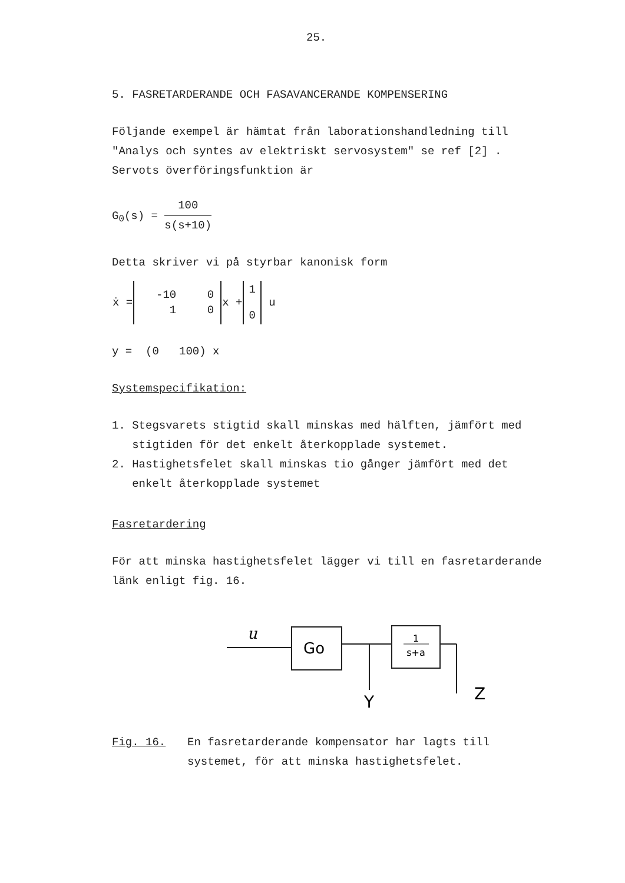25.
5. FASRETARDERANDE OCH FASAVANCERANDE KOMPENSERING
Följande exempel är hämtat från laborationshandledning till
"Analys och syntes av elektriskt servosystem" se ref [2] .
Servots överföringsfunktion är
G<sub>0</sub>(s) = 100 s(s+10)
Detta skriver vi på styrbar kanonisk form
| ẋ = | / -10 / 0 / / 1 / 0 / | x + | 1 0 | u |
y = (0 100) x
Systemspecifikation:
1. Stegsvarets stigtid skall minskas med hälften, jämfört med
stigtiden för det enkelt återkopplade systemet.
2. Hastighetsfelet skall minskas tio gånger jämfört med det
enkelt återkopplade systemet
Fasretardering
För att minska hastighetsfelet lägger vi till en fasretarderande
länk enligt fig. 16.
u
Go
1
s+a
Y
Z
Fig. 16. En fasretarderande kompensator har lagts till
systemet, för att minska hastighetsfelet.